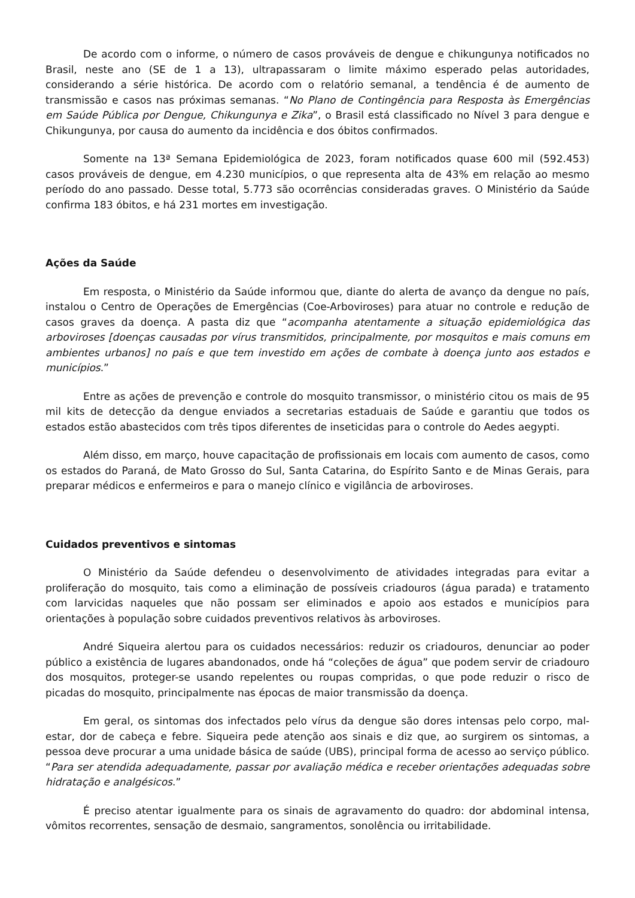De acordo com o informe, o número de casos prováveis de dengue e chikungunya notificados no Brasil, neste ano (SE de 1 a 13), ultrapassaram o limite máximo esperado pelas autoridades, considerando a série histórica. De acordo com o relatório semanal, a tendência é de aumento de transmissão e casos nas próximas semanas. “No Plano de Contingência para Resposta às Emergências em Saúde Pública por Dengue, Chikungunya e Zika”, o Brasil está classificado no Nível 3 para dengue e Chikungunya, por causa do aumento da incidência e dos óbitos confirmados.
Somente na 13ª Semana Epidemiológica de 2023, foram notificados quase 600 mil (592.453) casos prováveis de dengue, em 4.230 municípios, o que representa alta de 43% em relação ao mesmo período do ano passado. Desse total, 5.773 são ocorrências consideradas graves. O Ministério da Saúde confirma 183 óbitos, e há 231 mortes em investigação.
Ações da Saúde
Em resposta, o Ministério da Saúde informou que, diante do alerta de avanço da dengue no país, instalou o Centro de Operações de Emergências (Coe-Arboviroses) para atuar no controle e redução de casos graves da doença. A pasta diz que “acompanha atentamente a situação epidemiológica das arboviroses [doenças causadas por vírus transmitidos, principalmente, por mosquitos e mais comuns em ambientes urbanos] no país e que tem investido em ações de combate à doença junto aos estados e municípios.”
Entre as ações de prevenção e controle do mosquito transmissor, o ministério citou os mais de 95 mil kits de detecção da dengue enviados a secretarias estaduais de Saúde e garantiu que todos os estados estão abastecidos com três tipos diferentes de inseticidas para o controle do Aedes aegypti.
Além disso, em março, houve capacitação de profissionais em locais com aumento de casos, como os estados do Paraná, de Mato Grosso do Sul, Santa Catarina, do Espírito Santo e de Minas Gerais, para preparar médicos e enfermeiros e para o manejo clínico e vigilância de arboviroses.
Cuidados preventivos e sintomas
O Ministério da Saúde defendeu o desenvolvimento de atividades integradas para evitar a proliferação do mosquito, tais como a eliminação de possíveis criadouros (água parada) e tratamento com larvicidas naqueles que não possam ser eliminados e apoio aos estados e municípios para orientações à população sobre cuidados preventivos relativos às arboviroses.
André Siqueira alertou para os cuidados necessários: reduzir os criadouros, denunciar ao poder público a existência de lugares abandonados, onde há “coleções de água” que podem servir de criadouro dos mosquitos, proteger-se usando repelentes ou roupas compridas, o que pode reduzir o risco de picadas do mosquito, principalmente nas épocas de maior transmissão da doença.
Em geral, os sintomas dos infectados pelo vírus da dengue são dores intensas pelo corpo, mal-estar, dor de cabeça e febre. Siqueira pede atenção aos sinais e diz que, ao surgirem os sintomas, a pessoa deve procurar a uma unidade básica de saúde (UBS), principal forma de acesso ao serviço público. “Para ser atendida adequadamente, passar por avaliação médica e receber orientações adequadas sobre hidratação e analgésicos.”
É preciso atentar igualmente para os sinais de agravamento do quadro: dor abdominal intensa, vômitos recorrentes, sensação de desmaio, sangramentos, sonolência ou irritabilidade.